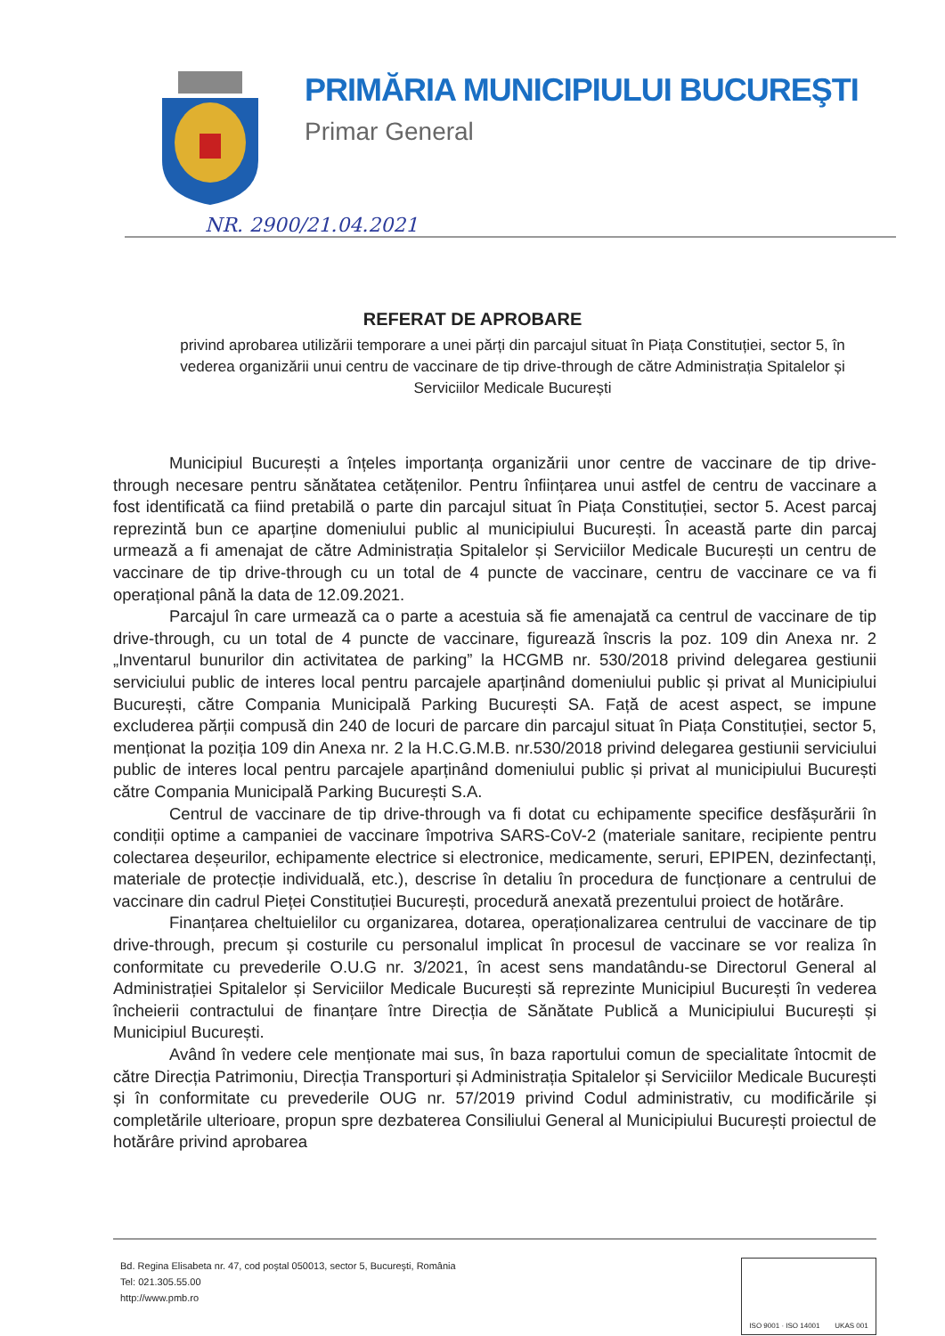PRIMĂRIA MUNICIPIULUI BUCUREŞTI
Primar General
NR. 2900/21.04.2021
REFERAT DE APROBARE
privind aprobarea utilizării temporare a unei părți din parcajul situat în Piața Constituției, sector 5, în vederea organizării unui centru de vaccinare de tip drive-through de către Administrația Spitalelor și Serviciilor Medicale București
Municipiul București a înțeles importanța organizării unor centre de vaccinare de tip drive-through necesare pentru sănătatea cetățenilor. Pentru înființarea unui astfel de centru de vaccinare a fost identificată ca fiind pretabilă o parte din parcajul situat în Piața Constituției, sector 5. Acest parcaj reprezintă bun ce aparține domeniului public al municipiului București. În această parte din parcaj urmează a fi amenajat de către Administrația Spitalelor și Serviciilor Medicale București un centru de vaccinare de tip drive-through cu un total de 4 puncte de vaccinare, centru de vaccinare ce va fi operațional până la data de 12.09.2021.
Parcajul în care urmează ca o parte a acestuia să fie amenajată ca centrul de vaccinare de tip drive-through, cu un total de 4 puncte de vaccinare, figurează înscris la poz. 109 din Anexa nr. 2 „Inventarul bunurilor din activitatea de parking” la HCGMB nr. 530/2018 privind delegarea gestiunii serviciului public de interes local pentru parcajele aparținând domeniului public și privat al Municipiului București, către Compania Municipală Parking București SA. Față de acest aspect, se impune excluderea părții compusă din 240 de locuri de parcare din parcajul situat în Piața Constituției, sector 5, menționat la poziția 109 din Anexa nr. 2 la H.C.G.M.B. nr.530/2018 privind delegarea gestiunii serviciului public de interes local pentru parcajele aparținând domeniului public și privat al municipiului București către Compania Municipală Parking București S.A.
Centrul de vaccinare de tip drive-through va fi dotat cu echipamente specifice desfășurării în condiții optime a campaniei de vaccinare împotriva SARS-CoV-2 (materiale sanitare, recipiente pentru colectarea deșeurilor, echipamente electrice si electronice, medicamente, seruri, EPIPEN, dezinfectanți, materiale de protecție individuală, etc.), descrise în detaliu în procedura de funcționare a centrului de vaccinare din cadrul Pieței Constituției București, procedură anexată prezentului proiect de hotărâre.
Finanțarea cheltuielilor cu organizarea, dotarea, operaționalizarea centrului de vaccinare de tip drive-through, precum și costurile cu personalul implicat în procesul de vaccinare se vor realiza în conformitate cu prevederile O.U.G nr. 3/2021, în acest sens mandatându-se Directorul General al Administrației Spitalelor și Serviciilor Medicale București să reprezinte Municipiul București în vederea încheierii contractului de finanțare între Direcția de Sănătate Publică a Municipiului București și Municipiul București.
Având în vedere cele menționate mai sus, în baza raportului comun de specialitate întocmit de către Direcția Patrimoniu, Direcția Transporturi și Administrația Spitalelor și Serviciilor Medicale București și în conformitate cu prevederile OUG nr. 57/2019 privind Codul administrativ, cu modificările și completările ulterioare, propun spre dezbaterea Consiliului General al Municipiului București proiectul de hotărâre privind aprobarea
Bd. Regina Elisabeta nr. 47, cod poştal 050013, sector 5, Bucureşti, România
Tel: 021.305.55.00
http://www.pmb.ro
ISO 9001 · ISO 14001 UKAS 001